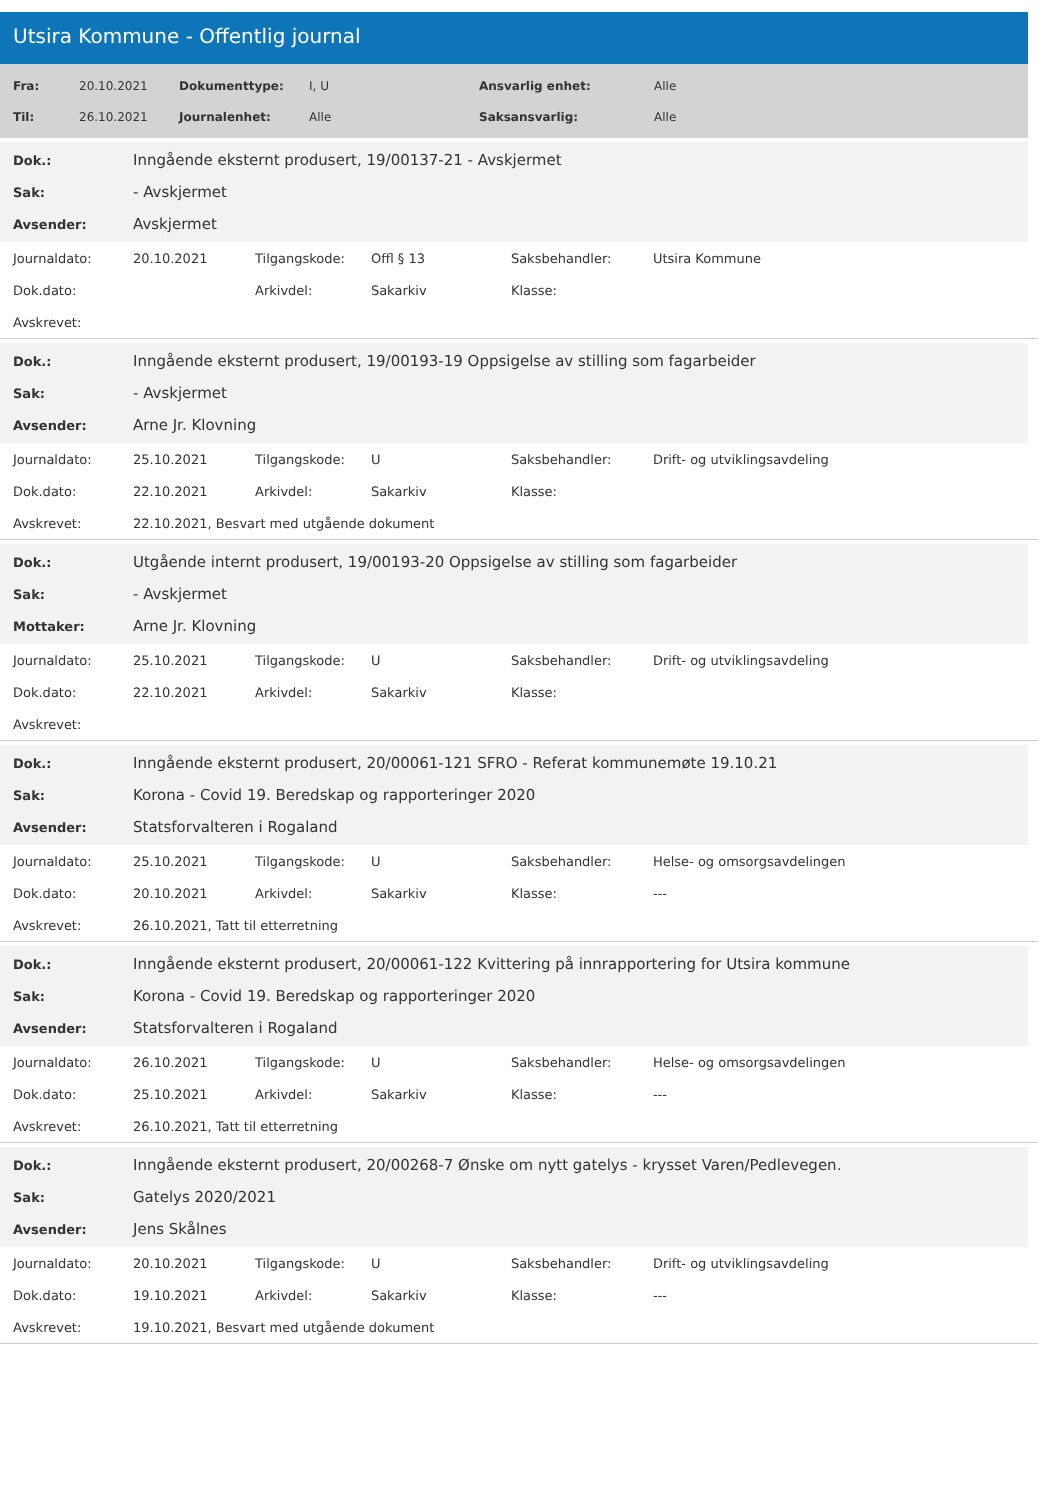Utsira Kommune - Offentlig journal
| Fra: | 20.10.2021 | Dokumenttype: | I, U | Ansvarlig enhet: | Alle |
| Til: | 26.10.2021 | Journalenhet: | Alle | Saksansvarlig: | Alle |
| Dok.: | Inngående eksternt produsert, 19/00137-21 - Avskjermet |
| Sak: | - Avskjermet |
| Avsender: | Avskjermet |
| Journaldato: | 20.10.2021 | Tilgangskode: | Offl § 13 | Saksbehandler: | Utsira Kommune |
| Dok.dato: | | Arkivdel: | Sakarkiv | Klasse: | |
| Avskrevet: | | | | | |
| Dok.: | Inngående eksternt produsert, 19/00193-19 Oppsigelse av stilling som fagarbeider |
| Sak: | - Avskjermet |
| Avsender: | Arne Jr. Klovning |
| Journaldato: | 25.10.2021 | Tilgangskode: | U | Saksbehandler: | Drift- og utviklingsavdeling |
| Dok.dato: | 22.10.2021 | Arkivdel: | Sakarkiv | Klasse: | |
| Avskrevet: | 22.10.2021, Besvart med utgående dokument | | | | |
| Dok.: | Utgående internt produsert, 19/00193-20 Oppsigelse av stilling som fagarbeider |
| Sak: | - Avskjermet |
| Mottaker: | Arne Jr. Klovning |
| Journaldato: | 25.10.2021 | Tilgangskode: | U | Saksbehandler: | Drift- og utviklingsavdeling |
| Dok.dato: | 22.10.2021 | Arkivdel: | Sakarkiv | Klasse: | |
| Avskrevet: | | | | | |
| Dok.: | Inngående eksternt produsert, 20/00061-121 SFRO - Referat kommunemøte 19.10.21 |
| Sak: | Korona - Covid 19. Beredskap og rapporteringer 2020 |
| Avsender: | Statsforvalteren i Rogaland |
| Journaldato: | 25.10.2021 | Tilgangskode: | U | Saksbehandler: | Helse- og omsorgsavdelingen |
| Dok.dato: | 20.10.2021 | Arkivdel: | Sakarkiv | Klasse: | --- |
| Avskrevet: | 26.10.2021, Tatt til etterretning | | | | |
| Dok.: | Inngående eksternt produsert, 20/00061-122 Kvittering på innrapportering for Utsira kommune |
| Sak: | Korona - Covid 19. Beredskap og rapporteringer 2020 |
| Avsender: | Statsforvalteren i Rogaland |
| Journaldato: | 26.10.2021 | Tilgangskode: | U | Saksbehandler: | Helse- og omsorgsavdelingen |
| Dok.dato: | 25.10.2021 | Arkivdel: | Sakarkiv | Klasse: | --- |
| Avskrevet: | 26.10.2021, Tatt til etterretning | | | | |
| Dok.: | Inngående eksternt produsert, 20/00268-7 Ønske om nytt gatelys - krysset Varen/Pedlevegen. |
| Sak: | Gatelys 2020/2021 |
| Avsender: | Jens Skålnes |
| Journaldato: | 20.10.2021 | Tilgangskode: | U | Saksbehandler: | Drift- og utviklingsavdeling |
| Dok.dato: | 19.10.2021 | Arkivdel: | Sakarkiv | Klasse: | --- |
| Avskrevet: | 19.10.2021, Besvart med utgående dokument | | | | |